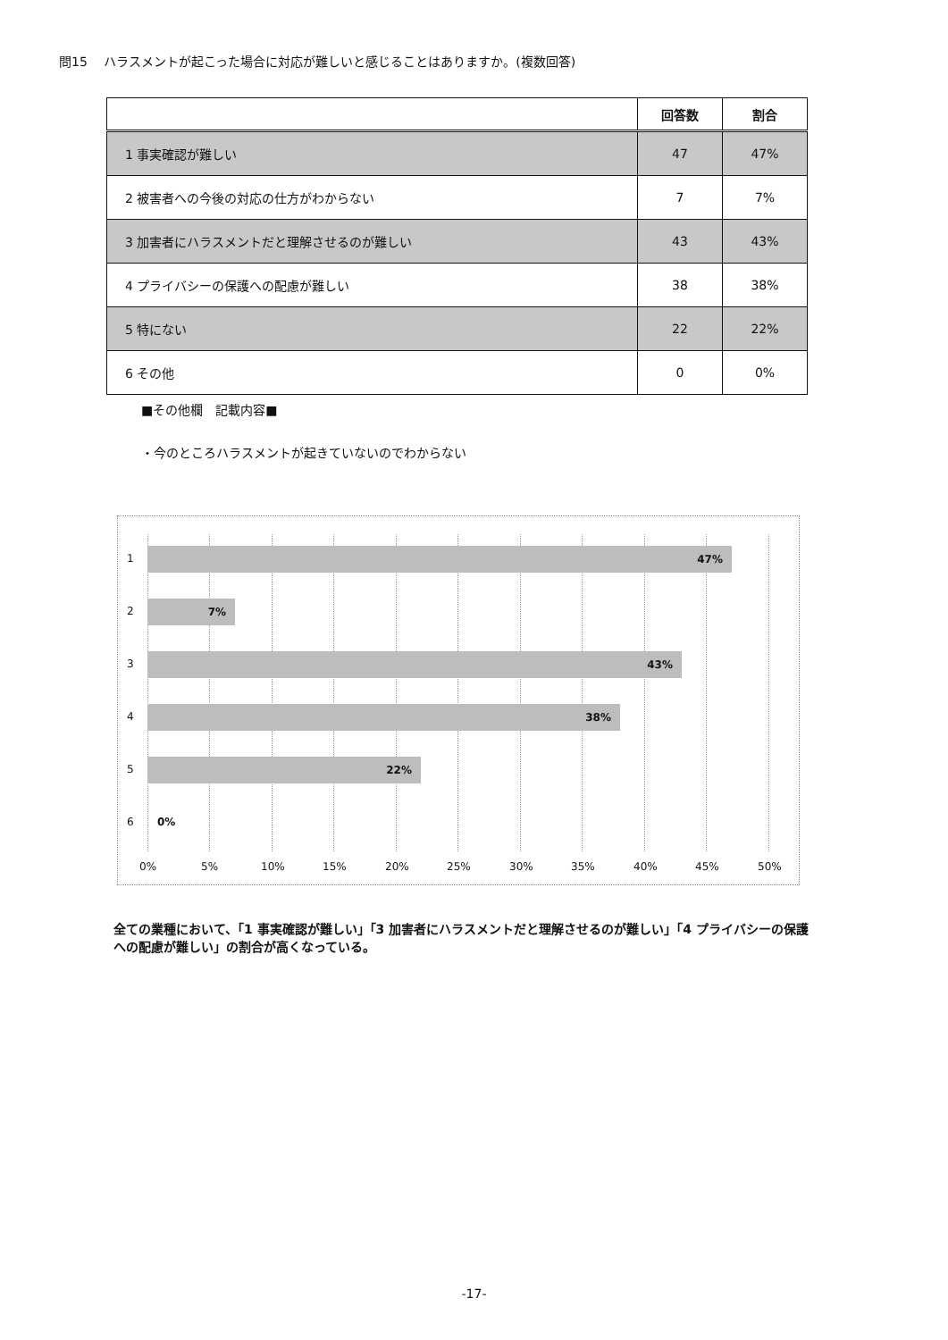問15　 ハラスメントが起こった場合に対応が難しいと感じることはありますか。(複数回答)
| | 回答数 | 割合 |
| --- | --- | --- |
| 1 事実確認が難しい | 47 | 47% |
| 2 被害者への今後の対応の仕方がわからない | 7 | 7% |
| 3 加害者にハラスメントだと理解させるのが難しい | 43 | 43% |
| 4 プライバシーの保護への配慮が難しい | 38 | 38% |
| 5 特にない | 22 | 22% |
| 6 その他 | 0 | 0% |
■その他欄　記載内容■
・今のところハラスメントが起きていないのでわからない
1 47%
2 7%
3 43%
4 38%
5 22%
6 0%
0% 5% 10% 15% 20% 25% 30% 35% 40% 45% 50%
全ての業種において、「1 事実確認が難しい」「3 加害者にハラスメントだと理解させるのが難しい」「4 プライバシーの保護への配慮が難しい」の割合が高くなっている。
-17-